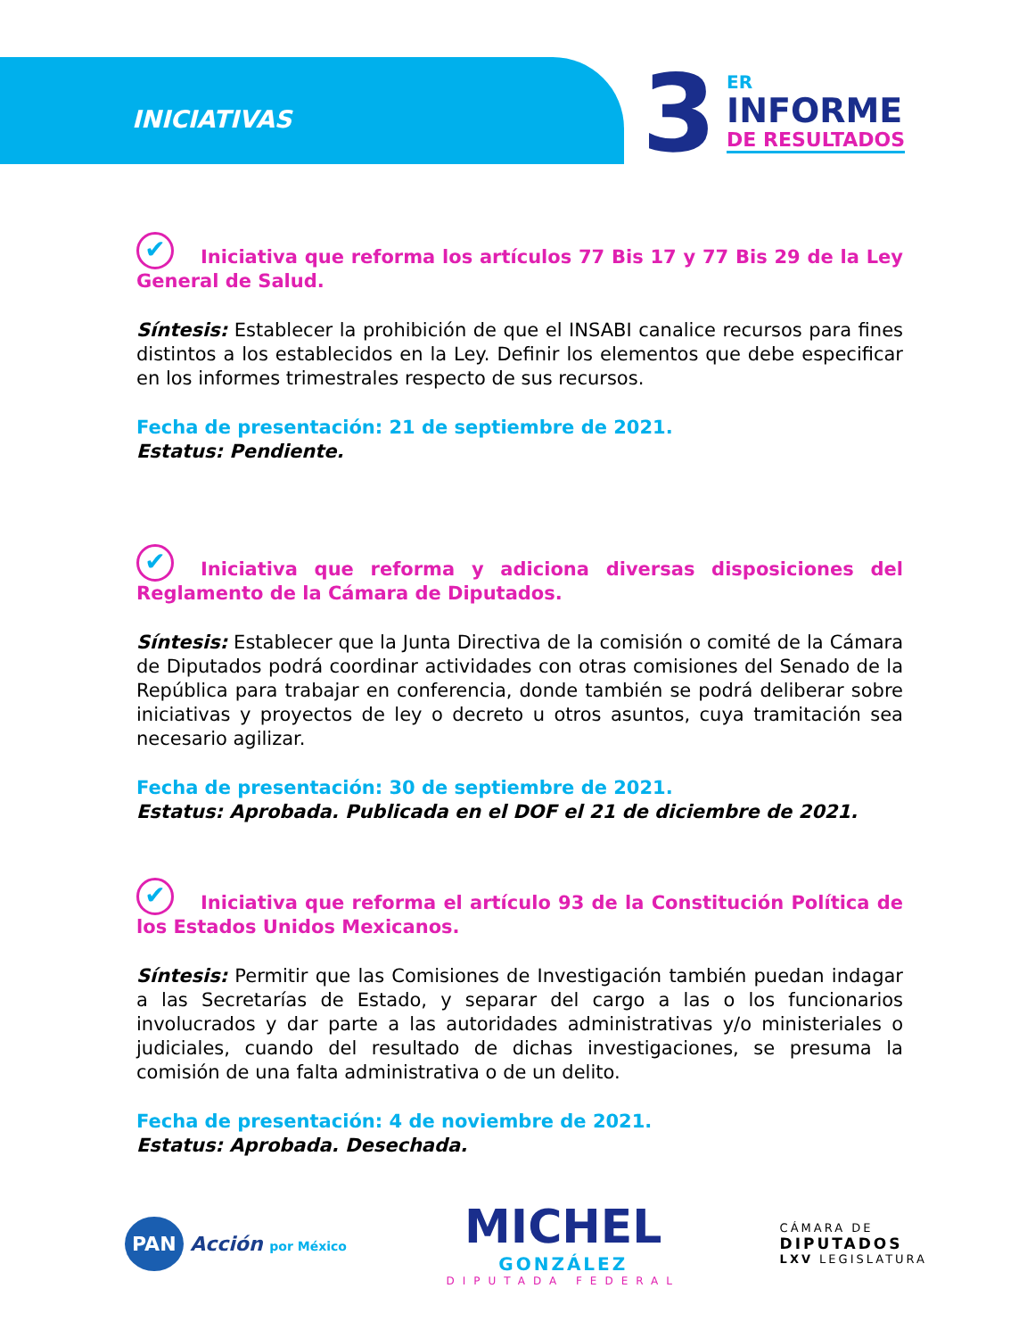INICIATIVAS
3 ER
INFORME
DE RESULTADOS
✔ Iniciativa que reforma los artículos 77 Bis 17 y 77 Bis 29 de la Ley General de Salud.
Síntesis: Establecer la prohibición de que el INSABI canalice recursos para fines distintos a los establecidos en la Ley. Definir los elementos que debe especificar en los informes trimestrales respecto de sus recursos.
Fecha de presentación: 21 de septiembre de 2021.
Estatus: Pendiente.
✔ Iniciativa que reforma y adiciona diversas disposiciones del Reglamento de la Cámara de Diputados.
Síntesis: Establecer que la Junta Directiva de la comisión o comité de la Cámara de Diputados podrá coordinar actividades con otras comisiones del Senado de la República para trabajar en conferencia, donde también se podrá deliberar sobre iniciativas y proyectos de ley o decreto u otros asuntos, cuya tramitación sea necesario agilizar.
Fecha de presentación: 30 de septiembre de 2021.
Estatus: Aprobada. Publicada en el DOF el 21 de diciembre de 2021.
✔ Iniciativa que reforma el artículo 93 de la Constitución Política de los Estados Unidos Mexicanos.
Síntesis: Permitir que las Comisiones de Investigación también puedan indagar a las Secretarías de Estado, y separar del cargo a las o los funcionarios involucrados y dar parte a las autoridades administrativas y/o ministeriales o judiciales, cuando del resultado de dichas investigaciones, se presuma la comisión de una falta administrativa o de un delito.
Fecha de presentación: 4 de noviembre de 2021.
Estatus: Aprobada. Desechada.
PAN Acción por México
MICHEL
GONZÁLEZ
DIPUTADA FEDERAL
CÁMARA DE
DIPUTADOS
LXV LEGISLATURA